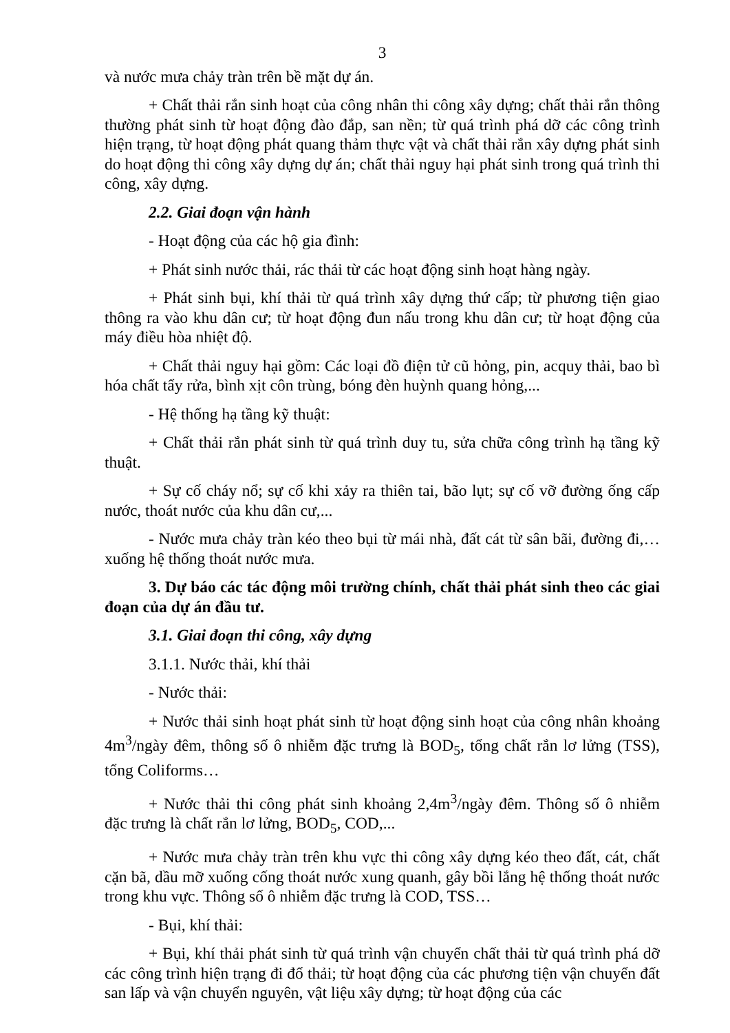3
và nước mưa chảy tràn trên bề mặt dự án.
+ Chất thải rắn sinh hoạt của công nhân thi công xây dựng; chất thải rắn thông thường phát sinh từ hoạt động đào đắp, san nền; từ quá trình phá dỡ các công trình hiện trạng, từ hoạt động phát quang thảm thực vật và chất thải rắn xây dựng phát sinh do hoạt động thi công xây dựng dự án; chất thải nguy hại phát sinh trong quá trình thi công, xây dựng.
2.2. Giai đoạn vận hành
- Hoạt động của các hộ gia đình:
+ Phát sinh nước thải, rác thải từ các hoạt động sinh hoạt hàng ngày.
+ Phát sinh bụi, khí thải từ quá trình xây dựng thứ cấp; từ phương tiện giao thông ra vào khu dân cư; từ hoạt động đun nấu trong khu dân cư; từ hoạt động của máy điều hòa nhiệt độ.
+ Chất thải nguy hại gồm: Các loại đồ điện tử cũ hỏng, pin, acquy thải, bao bì hóa chất tẩy rửa, bình xịt côn trùng, bóng đèn huỳnh quang hỏng,...
- Hệ thống hạ tầng kỹ thuật:
+ Chất thải rắn phát sinh từ quá trình duy tu, sửa chữa công trình hạ tầng kỹ thuật.
+ Sự cố cháy nổ; sự cố khi xảy ra thiên tai, bão lụt; sự cố vỡ đường ống cấp nước, thoát nước của khu dân cư,...
- Nước mưa chảy tràn kéo theo bụi từ mái nhà, đất cát từ sân bãi, đường đi,… xuống hệ thống thoát nước mưa.
3. Dự báo các tác động môi trường chính, chất thải phát sinh theo các giai đoạn của dự án đầu tư.
3.1. Giai đoạn thi công, xây dựng
3.1.1. Nước thải, khí thải
- Nước thải:
+ Nước thải sinh hoạt phát sinh từ hoạt động sinh hoạt của công nhân khoảng 4m<sup>3</sup>/ngày đêm, thông số ô nhiễm đặc trưng là BOD<sub>5</sub>, tổng chất rắn lơ lửng (TSS), tổng Coliforms…
+ Nước thải thi công phát sinh khoảng 2,4m<sup>3</sup>/ngày đêm. Thông số ô nhiễm đặc trưng là chất rắn lơ lửng, BOD<sub>5</sub>, COD,...
+ Nước mưa chảy tràn trên khu vực thi công xây dựng kéo theo đất, cát, chất cặn bã, dầu mỡ xuống cống thoát nước xung quanh, gây bồi lắng hệ thống thoát nước trong khu vực. Thông số ô nhiễm đặc trưng là COD, TSS…
- Bụi, khí thải:
+ Bụi, khí thải phát sinh từ quá trình vận chuyển chất thải từ quá trình phá dỡ các công trình hiện trạng đi đổ thải; từ hoạt động của các phương tiện vận chuyển đất san lấp và vận chuyển nguyên, vật liệu xây dựng; từ hoạt động của các